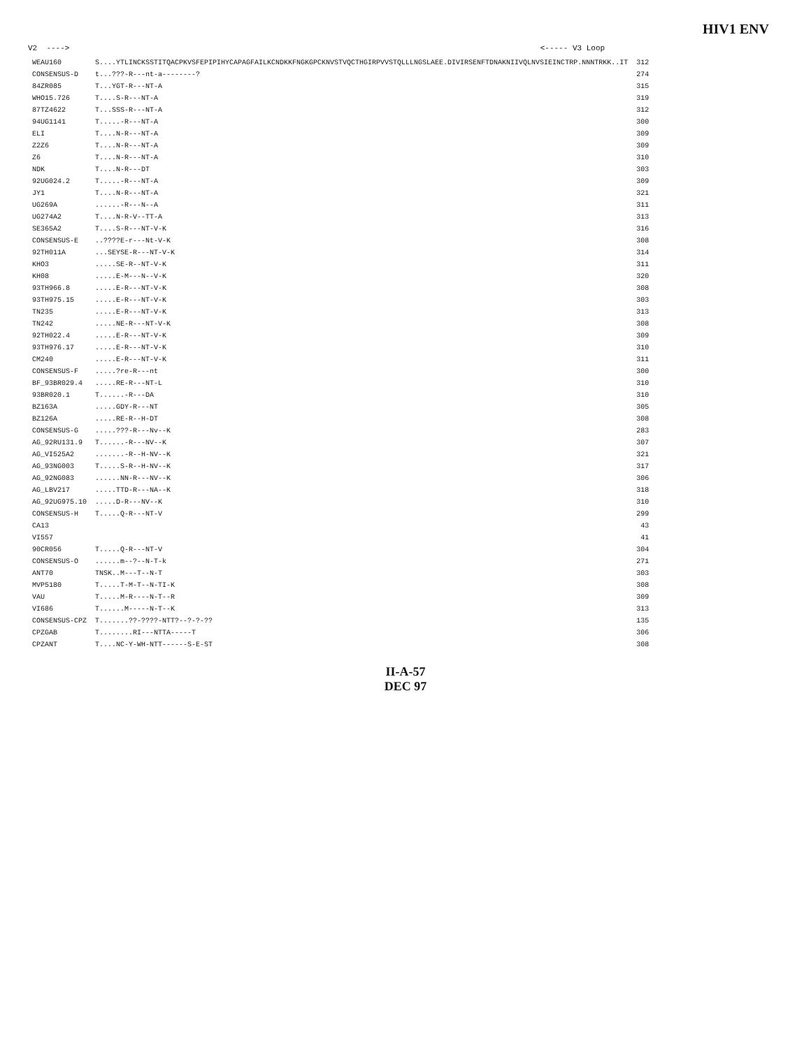HIV1 ENV
V2 ----> <----- V3 Loop
| WEAU160 | S....YTLINCKSSTITQACPKVSFEPIPIHYCAPAGFAILKCNDKKFNGKGPCKNVSTVQCTHGIRPVVSTQLLLNGSLAEE.DIVIRSENFTDNAKNIIVQLNVSIEINCTRP.NNNTRKK..IT | 312 |
| CONSENSUS-D | t...???-R---nt-a--------? | 274 |
| 84ZR085 | T...YGT-R---NT-A | 315 |
| WHO15.726 | T....S-R---NT-A | 319 |
| 87TZ4622 | T...SSS-R---NT-A | 312 |
| 94UG1141 | T.....-R---NT-A | 300 |
| ELI | T....N-R---NT-A | 309 |
| Z2Z6 | T....N-R---NT-A | 309 |
| Z6 | T....N-R---NT-A | 310 |
| NDK | T....N-R---DT | 303 |
| 92UG024.2 | T.....-R---NT-A | 309 |
| JY1 | T....N-R---NT-A | 321 |
| UG269A | ......-R---N--A | 311 |
| UG274A2 | T....N-R-V--TT-A | 313 |
| SE365A2 | T....S-R---NT-V-K | 316 |
| CONSENSUS-E | ..????E-r---Nt-V-K | 308 |
| 92TH011A | ...SEYSE-R---NT-V-K | 314 |
| KHO3 | .....SE-R--NT-V-K | 311 |
| KH08 | .....E-M---N--V-K | 320 |
| 93TH966.8 | .....E-R---NT-V-K | 308 |
| 93TH975.15 | .....E-R---NT-V-K | 303 |
| TN235 | .....E-R---NT-V-K | 313 |
| TN242 | .....NE-R---NT-V-K | 308 |
| 92TH022.4 | .....E-R---NT-V-K | 309 |
| 93TH976.17 | .....E-R---NT-V-K | 310 |
| CM240 | .....E-R---NT-V-K | 311 |
| CONSENSUS-F | .....?re-R---nt | 300 |
| BF_93BR029.4 | .....RE-R---NT-L | 310 |
| 93BR020.1 | T......-R---DA | 310 |
| BZ163A | .....GDY-R---NT | 305 |
| BZ126A | .....RE-R--H-DT | 308 |
| CONSENSUS-G | .....???-R---Nv--K | 283 |
| AG_92RU131.9 | T......-R---NV--K | 307 |
| AG_VI525A2 | .......-R--H-NV--K | 321 |
| AG_93NG003 | T.....S-R--H-NV--K | 317 |
| AG_92NG083 | ......NN-R---NV--K | 306 |
| AG_LBV217 | .....TTD-R---NA--K | 318 |
| AG_92UG975.10 | .....D-R---NV--K | 310 |
| CONSENSUS-H | T.....Q-R---NT-V | 299 |
| CA13 | | 43 |
| VI557 | | 41 |
| 90CR056 | T.....Q-R---NT-V | 304 |
| CONSENSUS-O | ......m--?--N-T-k | 271 |
| ANT70 | TNSK..M---T--N-T | 303 |
| MVP5180 | T.....T-M-T--N-TI-K | 308 |
| VAU | T.....M-R----N-T--R | 309 |
| VI686 | T......M-----N-T--K | 313 |
| CONSENSUS-CPZ | T.......??-????-NTT?--?-?-?? | 135 |
| CPZGAB | T........RI---NTTA-----T | 306 |
| CPZANT | T....NC-Y-WH-NTT------S-E-ST | 308 |
II-A-57
DEC 97